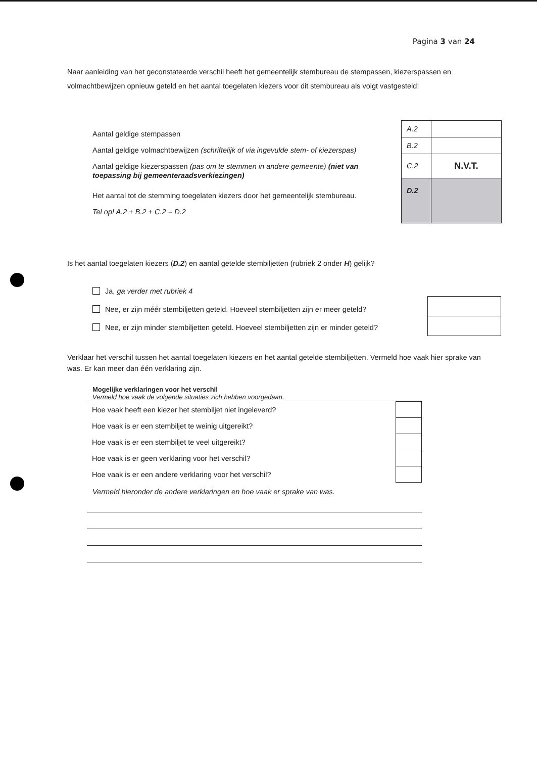Pagina 3 van 24
Naar aanleiding van het geconstateerde verschil heeft het gemeentelijk stembureau de stempassen, kiezerspassen en volmachtbewijzen opnieuw geteld en het aantal toegelaten kiezers voor dit stembureau als volgt vastgesteld:
Aantal geldige stempassen
Aantal geldige volmachtbewijzen (schriftelijk of via ingevulde stem- of kiezerspas)
Aantal geldige kiezerspassen (pas om te stemmen in andere gemeente) (niet van toepassing bij gemeenteraadsverkiezingen)
Het aantal tot de stemming toegelaten kiezers door het gemeentelijk stembureau.
Tel op! A.2 + B.2 + C.2 = D.2
| A.2 | |
| B.2 | |
| C.2 | N.V.T. |
| D.2 | |
Is het aantal toegelaten kiezers (D.2) en aantal getelde stembiljetten (rubriek 2 onder H) gelijk?
Ja, ga verder met rubriek 4
Nee, er zijn méér stembiljetten geteld. Hoeveel stembiljetten zijn er meer geteld?
Nee, er zijn minder stembiljetten geteld. Hoeveel stembiljetten zijn er minder geteld?
Verklaar het verschil tussen het aantal toegelaten kiezers en het aantal getelde stembiljetten. Vermeld hoe vaak hier sprake van was. Er kan meer dan één verklaring zijn.
Mogelijke verklaringen voor het verschil
Vermeld hoe vaak de volgende situaties zich hebben voorgedaan.
| Hoe vaak heeft een kiezer het stembiljet niet ingeleverd? | |
| Hoe vaak is er een stembiljet te weinig uitgereikt? | |
| Hoe vaak is er een stembiljet te veel uitgereikt? | |
| Hoe vaak is er geen verklaring voor het verschil? | |
| Hoe vaak is er een andere verklaring voor het verschil? | |
Vermeld hieronder de andere verklaringen en hoe vaak er sprake van was.